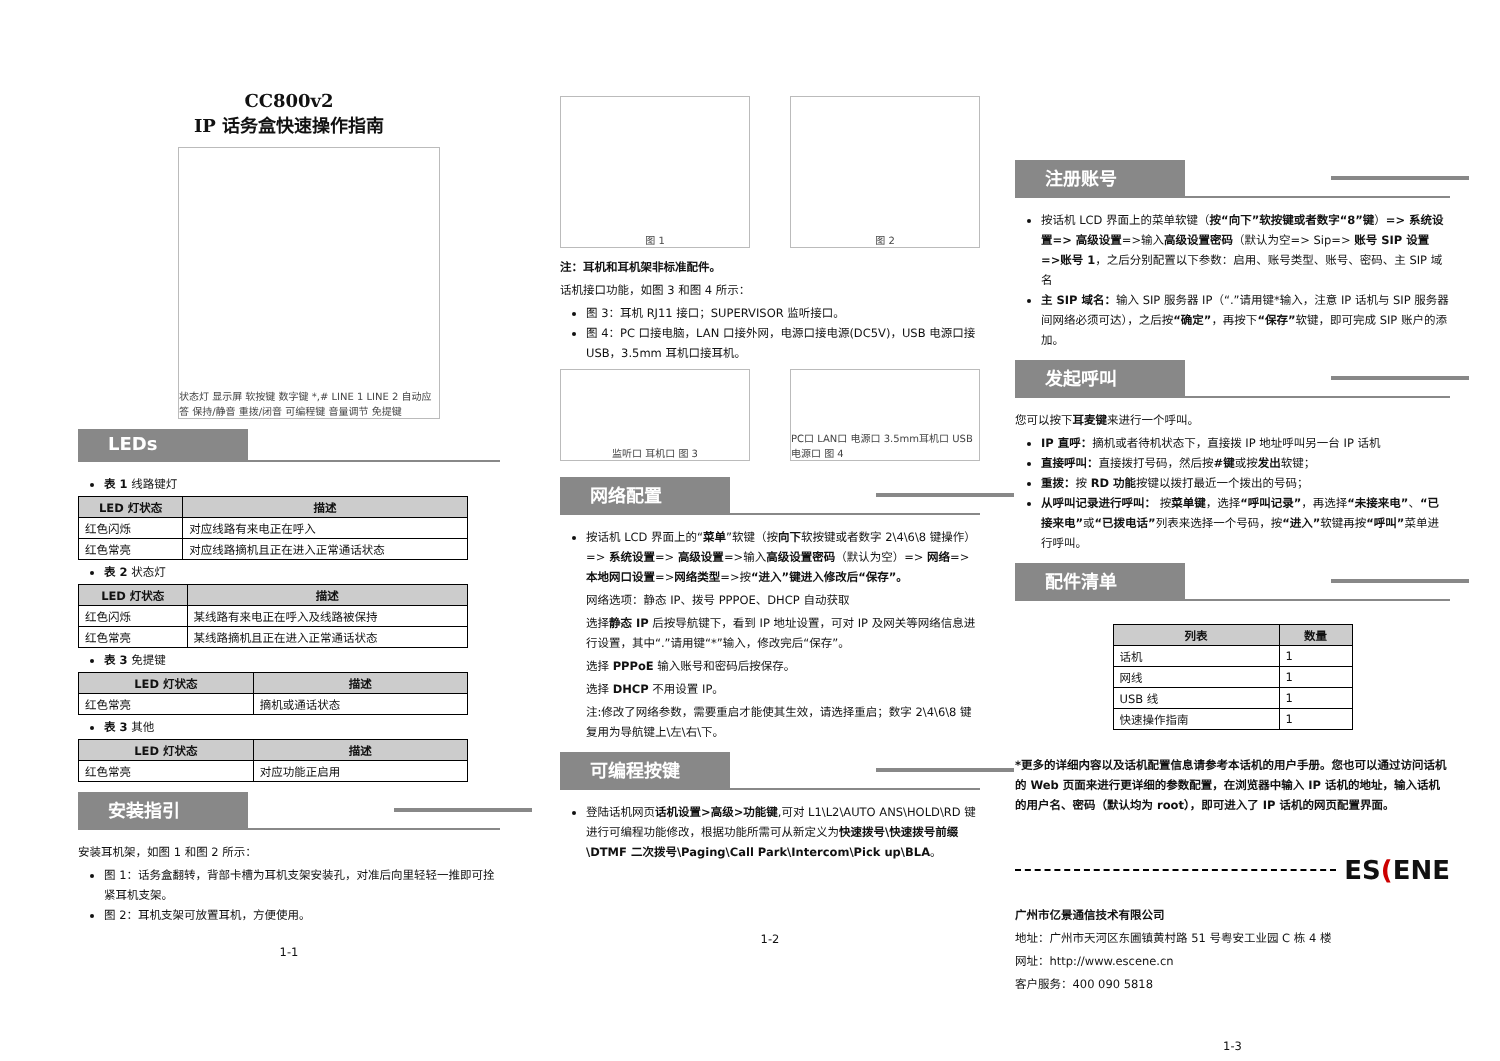CC800v2
IP 话务盒快速操作指南
状态灯 显示屏 软按键 数字键 *,# LINE 1 LINE 2 自动应答 保持/静音 重拨/闭音 可编程键 音量调节 免提键
LEDs
表 1 线路键灯
| LED 灯状态 | 描述 |
| --- | --- |
| 红色闪烁 | 对应线路有来电正在呼入 |
| 红色常亮 | 对应线路摘机且正在进入正常通话状态 |
表 2 状态灯
| LED 灯状态 | 描述 |
| --- | --- |
| 红色闪烁 | 某线路有来电正在呼入及线路被保持 |
| 红色常亮 | 某线路摘机且正在进入正常通话状态 |
表 3 免提键
| LED 灯状态 | 描述 |
| --- | --- |
| 红色常亮 | 摘机或通话状态 |
表 3 其他
| LED 灯状态 | 描述 |
| --- | --- |
| 红色常亮 | 对应功能正启用 |
安装指引
安装耳机架，如图 1 和图 2 所示：
图 1：话务盒翻转，背部卡槽为耳机支架安装孔，对准后向里轻轻一推即可拴紧耳机支架。
图 2：耳机支架可放置耳机，方便使用。
1-1
图 1 图 2
注：耳机和耳机架非标准配件。
话机接口功能，如图 3 和图 4 所示：
图 3：耳机 RJ11 接口；SUPERVISOR 监听接口。
图 4：PC 口接电脑，LAN 口接外网，电源口接电源(DC5V)，USB 电源口接 USB，3.5mm 耳机口接耳机。
监听口 耳机口 图 3 PC口 LAN口 电源口 3.5mm耳机口 USB电源口 图 4
网络配置
按话机 LCD 界面上的“菜单”软键（按向下软按键或者数字 2\4\6\8 键操作）=> 系统设置=> 高级设置=>输入高级设置密码（默认为空）=> 网络=>本地网口设置=>网络类型=>按“进入”键进入修改后“保存”。
网络选项：静态 IP、拨号 PPPOE、DHCP 自动获取
选择静态 IP 后按导航键下，看到 IP 地址设置，可对 IP 及网关等网络信息进行设置，其中“.”请用键“*”输入，修改完后“保存”。
选择 PPPoE 输入账号和密码后按保存。
选择 DHCP 不用设置 IP。
注:修改了网络参数，需要重启才能使其生效，请选择重启；数字 2\4\6\8 键复用为导航键上\左\右\下。
可编程按键
登陆话机网页话机设置>高级>功能键,可对 L1\L2\AUTO ANS\HOLD\RD 键进行可编程功能修改，根据功能所需可从新定义为快速拨号\快速拨号前缀\DTMF 二次拨号\Paging\Call Park\Intercom\Pick up\BLA。
1-2
注册账号
按话机 LCD 界面上的菜单软键（按“向下”软按键或者数字“8”键）=> 系统设置=> 高级设置=>输入高级设置密码（默认为空=> Sip=> 账号 SIP 设置 =>账号 1，之后分别配置以下参数：启用、账号类型、账号、密码、主 SIP 域名
主 SIP 域名：输入 SIP 服务器 IP（“.”请用键*输入，注意 IP 话机与 SIP 服务器间网络必须可达），之后按“确定”，再按下“保存”软键，即可完成 SIP 账户的添加。
发起呼叫
您可以按下耳麦键来进行一个呼叫。
IP 直呼：摘机或者待机状态下，直接拨 IP 地址呼叫另一台 IP 话机
直接呼叫：直接拨打号码，然后按#键或按发出软键；
重拨：按 RD 功能按键以拨打最近一个拨出的号码；
从呼叫记录进行呼叫： 按菜单键，选择“呼叫记录”，再选择“未接来电”、“已接来电”或“已拨电话”列表来选择一个号码，按“进入”软键再按“呼叫”菜单进行呼叫。
配件清单
| 列表 | 数量 |
| --- | --- |
| 话机 | 1 |
| 网线 | 1 |
| USB 线 | 1 |
| 快速操作指南 | 1 |
*更多的详细内容以及话机配置信息请参考本话机的用户手册。您也可以通过访问话机的 Web 页面来进行更详细的参数配置，在浏览器中输入 IP 话机的地址，输入话机的用户名、密码（默认均为 root），即可进入了 IP 话机的网页配置界面。
ES(ENE
广州市亿景通信技术有限公司
地址：广州市天河区东圃镇黄村路 51 号粤安工业园 C 栋 4 楼
网址：http://www.escene.cn
客户服务：400 090 5818
1-3